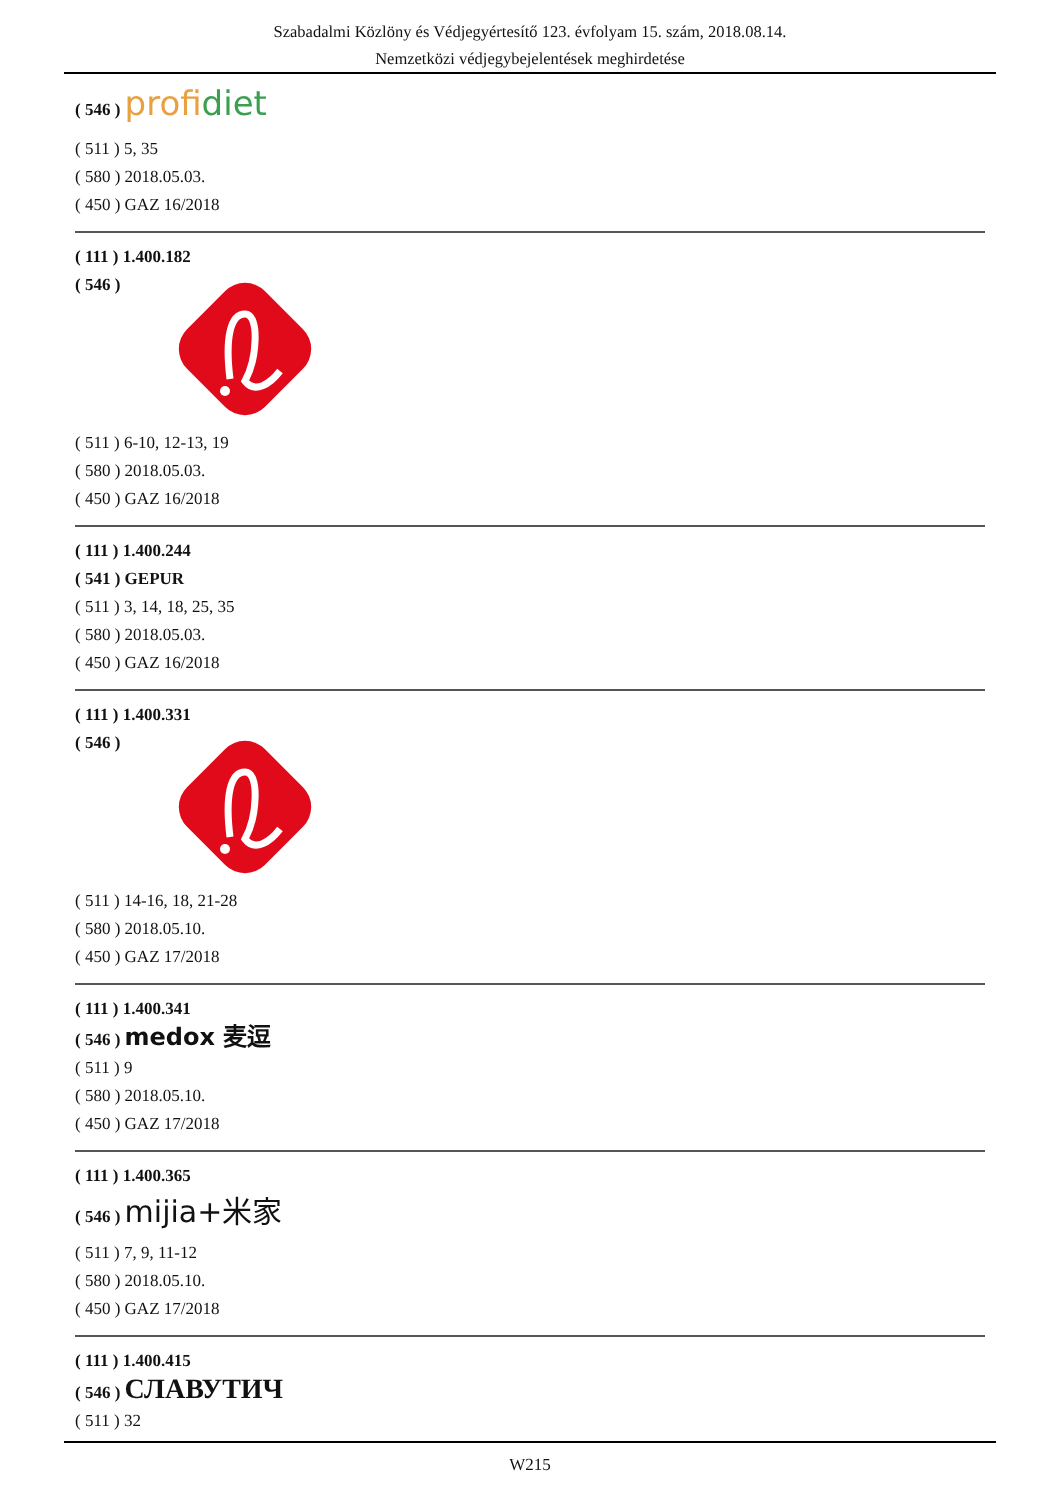Szabadalmi Közlöny és Védjegyértesítő 123. évfolyam 15. szám, 2018.08.14.
Nemzetközi védjegybejelentések meghirdetése
( 546 ) profidiet
( 511 ) 5, 35
( 580 ) 2018.05.03.
( 450 ) GAZ 16/2018
( 111 ) 1.400.182
( 546 )
( 511 ) 6-10, 12-13, 19
( 580 ) 2018.05.03.
( 450 ) GAZ 16/2018
( 111 ) 1.400.244
( 541 ) GEPUR
( 511 ) 3, 14, 18, 25, 35
( 580 ) 2018.05.03.
( 450 ) GAZ 16/2018
( 111 ) 1.400.331
( 546 )
( 511 ) 14-16, 18, 21-28
( 580 ) 2018.05.10.
( 450 ) GAZ 17/2018
( 111 ) 1.400.341
( 546 ) medox 麦逗
( 511 ) 9
( 580 ) 2018.05.10.
( 450 ) GAZ 17/2018
( 111 ) 1.400.365
( 546 ) mijia+米家
( 511 ) 7, 9, 11-12
( 580 ) 2018.05.10.
( 450 ) GAZ 17/2018
( 111 ) 1.400.415
( 546 ) СЛАВУТИЧ
( 511 ) 32
W215